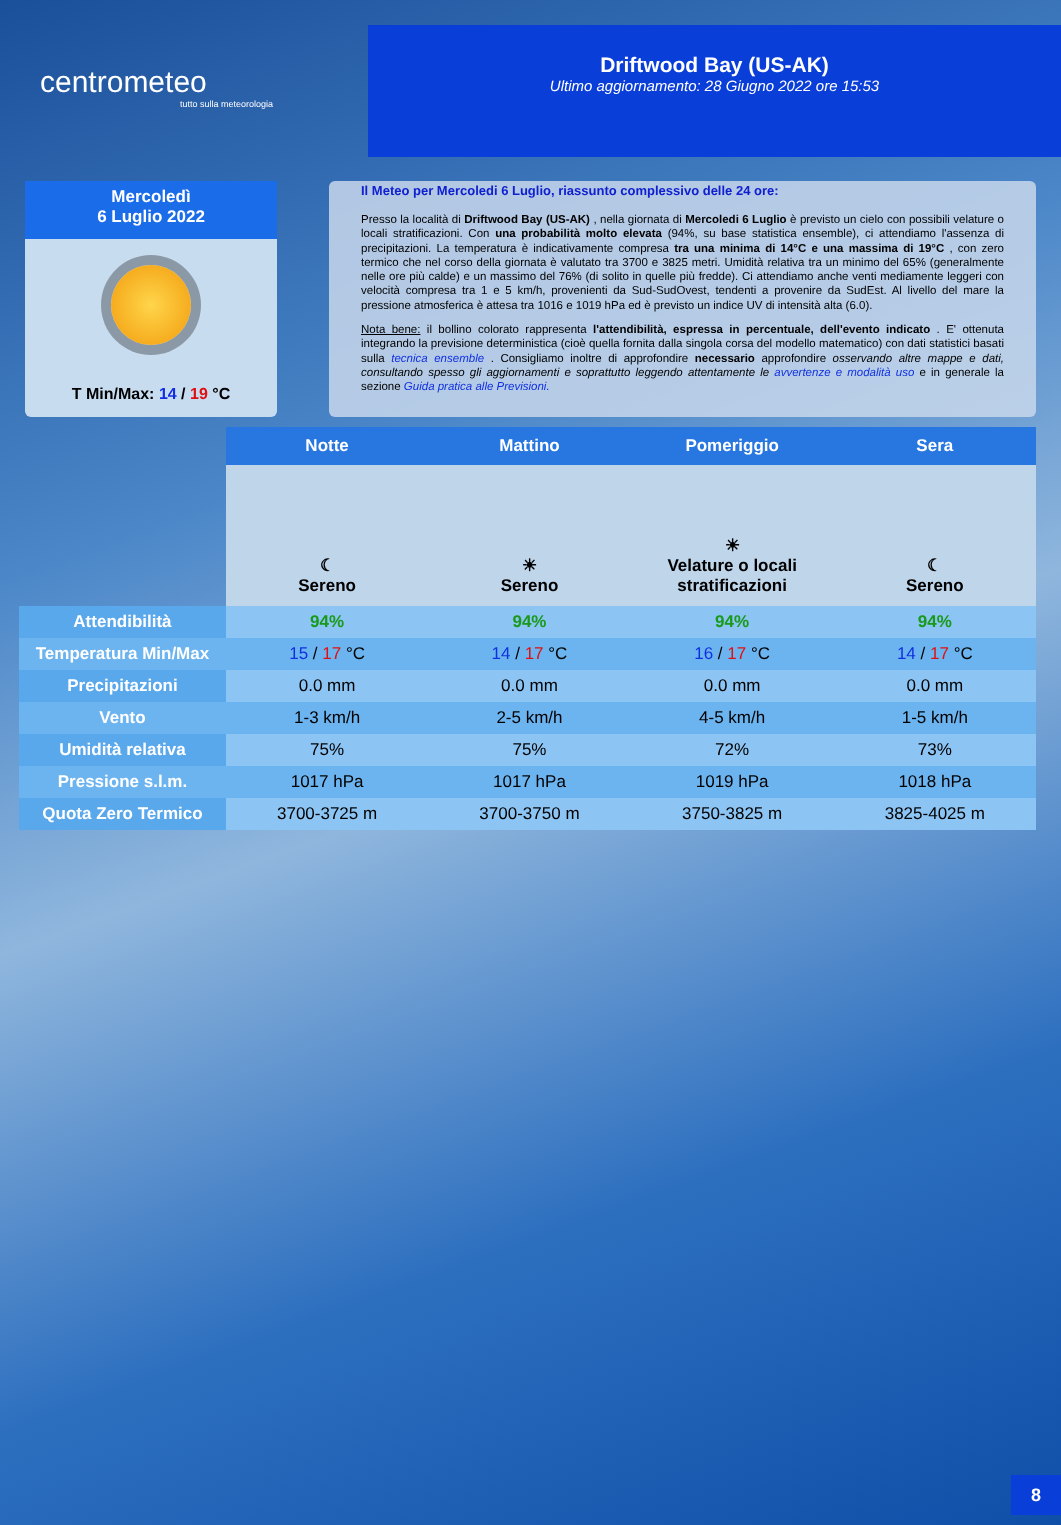centrometeo
tutto sulla meteorologia
Driftwood Bay (US-AK)
Ultimo aggiornamento: 28 Giugno 2022 ore 15:53
Mercoledì
6 Luglio 2022
T Min/Max: 14 / 19 °C
Il Meteo per Mercoledi 6 Luglio, riassunto complessivo delle 24 ore:
Presso la località di Driftwood Bay (US-AK) , nella giornata di Mercoledi 6 Luglio è previsto un cielo con possibili velature o locali stratificazioni. Con una probabilità molto elevata (94%, su base statistica ensemble), ci attendiamo l'assenza di precipitazioni. La temperatura è indicativamente compresa tra una minima di 14°C e una massima di 19°C , con zero termico che nel corso della giornata è valutato tra 3700 e 3825 metri. Umidità relativa tra un minimo del 65% (generalmente nelle ore più calde) e un massimo del 76% (di solito in quelle più fredde). Ci attendiamo anche venti mediamente leggeri con velocità compresa tra 1 e 5 km/h, provenienti da Sud-SudOvest, tendenti a provenire da SudEst. Al livello del mare la pressione atmosferica è attesa tra 1016 e 1019 hPa ed è previsto un indice UV di intensità alta (6.0).
Nota bene: il bollino colorato rappresenta l'attendibilità, espressa in percentuale, dell'evento indicato . E' ottenuta integrando la previsione deterministica (cioè quella fornita dalla singola corsa del modello matematico) con dati statistici basati sulla tecnica ensemble . Consigliamo inoltre di approfondire necessario approfondire osservando altre mappe e dati, consultando spesso gli aggiornamenti e soprattutto leggendo attentamente le avvertenze e modalità uso e in generale la sezione Guida pratica alle Previsioni.
| | Notte | Mattino | Pomeriggio | Sera |
| | ☾ Sereno | ☀ Sereno | ☀ Velature o locali stratificazioni | ☾ Sereno |
| Attendibilità | 94% | 94% | 94% | 94% |
| Temperatura Min/Max | 15 / 17 °C | 14 / 17 °C | 16 / 17 °C | 14 / 17 °C |
| Precipitazioni | 0.0 mm | 0.0 mm | 0.0 mm | 0.0 mm |
| Vento | 1-3 km/h | 2-5 km/h | 4-5 km/h | 1-5 km/h |
| Umidità relativa | 75% | 75% | 72% | 73% |
| Pressione s.l.m. | 1017 hPa | 1017 hPa | 1019 hPa | 1018 hPa |
| Quota Zero Termico | 3700-3725 m | 3700-3750 m | 3750-3825 m | 3825-4025 m |
8